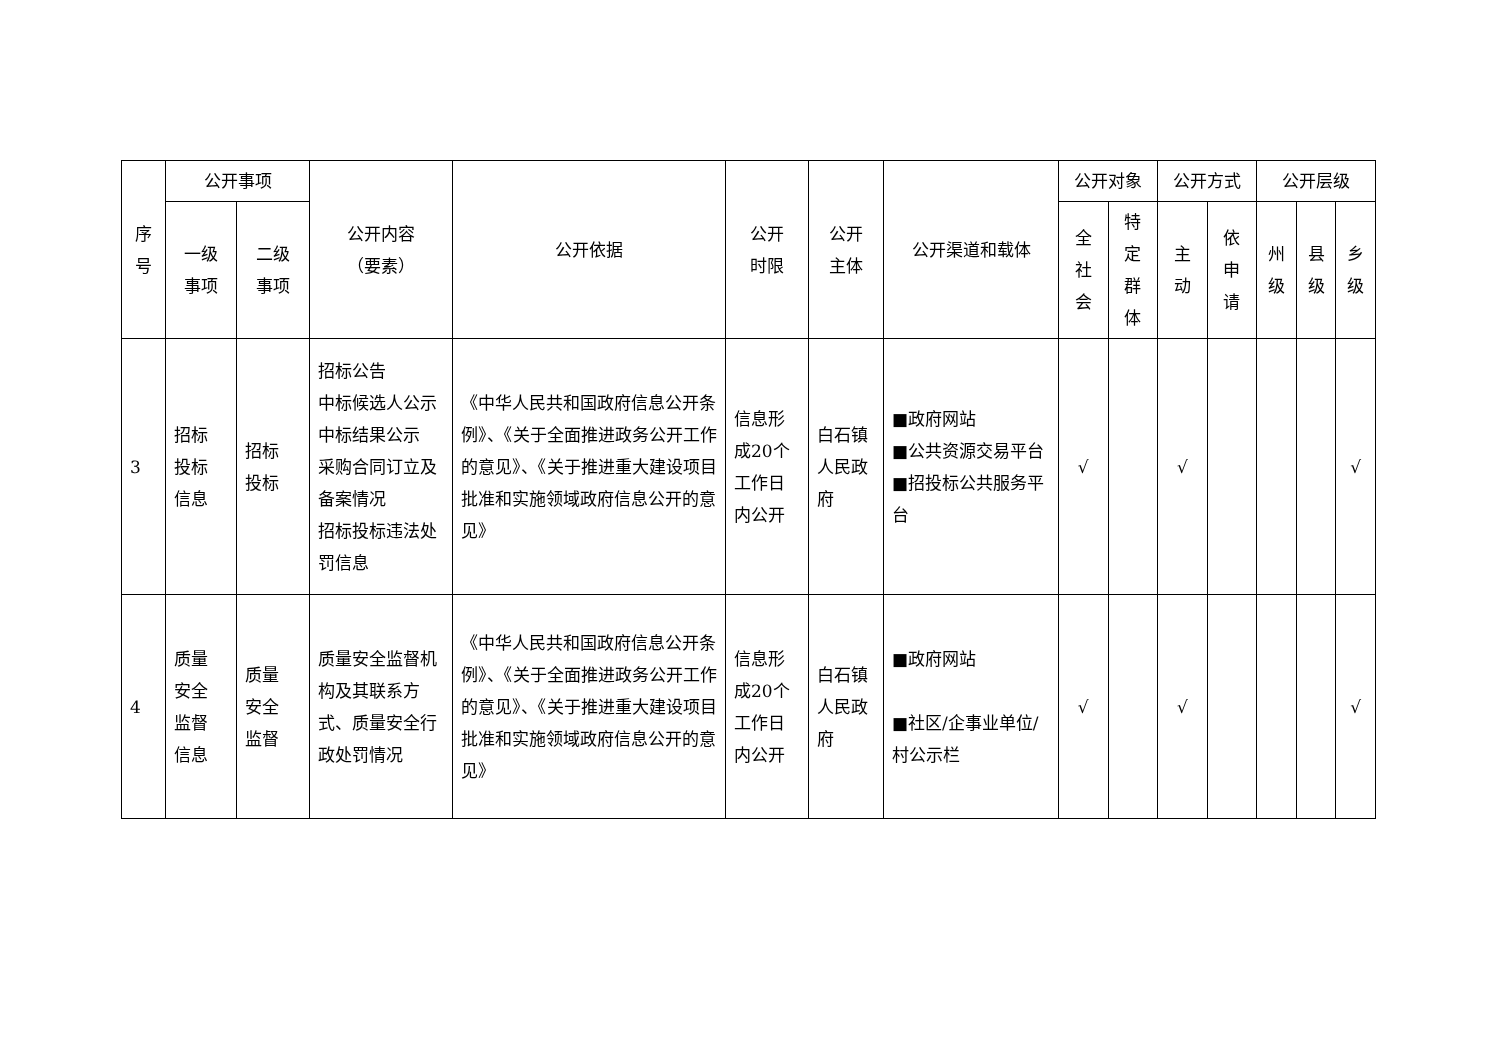| 序 号 | 公开事项 | | 公开内容 （要素） | 公开依据 | 公开 时限 | 公开 主体 | 公开渠道和载体 | 公开对象 | | 公开方式 | | 公开层级 | | |
| --- | --- | --- | --- | --- | --- | --- | --- | --- | --- | --- | --- | --- | --- | --- |
| | 一级 事项 | 二级 事项 | | | | | | 全 社 会 | 特 定 群 体 | 主 动 | 依 申 请 | 州 级 | 县 级 | 乡 级 |
| 3 | 招标 投标 信息 | 招标 投标 | 招标公告 中标候选人公示 中标结果公示 采购合同订立及备案情况 招标投标违法处罚信息 | 《中华人民共和国政府信息公开条例》、《关于全面推进政务公开工作的意见》、《关于推进重大建设项目批准和实施领域政府信息公开的意见》 | 信息形成20个工作日内公开 | 白石镇人民政府 | ■政府网站 ■公共资源交易平台 ■招投标公共服务平台 | √ | | √ | | | | √ |
| 4 | 质量 安全 监督 信息 | 质量 安全 监督 | 质量安全监督机构及其联系方式、质量安全行政处罚情况 | 《中华人民共和国政府信息公开条例》、《关于全面推进政务公开工作的意见》、《关于推进重大建设项目批准和实施领域政府信息公开的意见》 | 信息形成20个工作日内公开 | 白石镇人民政府 | ■政府网站 ■社区/企事业单位/村公示栏 | √ | | √ | | | | √ |